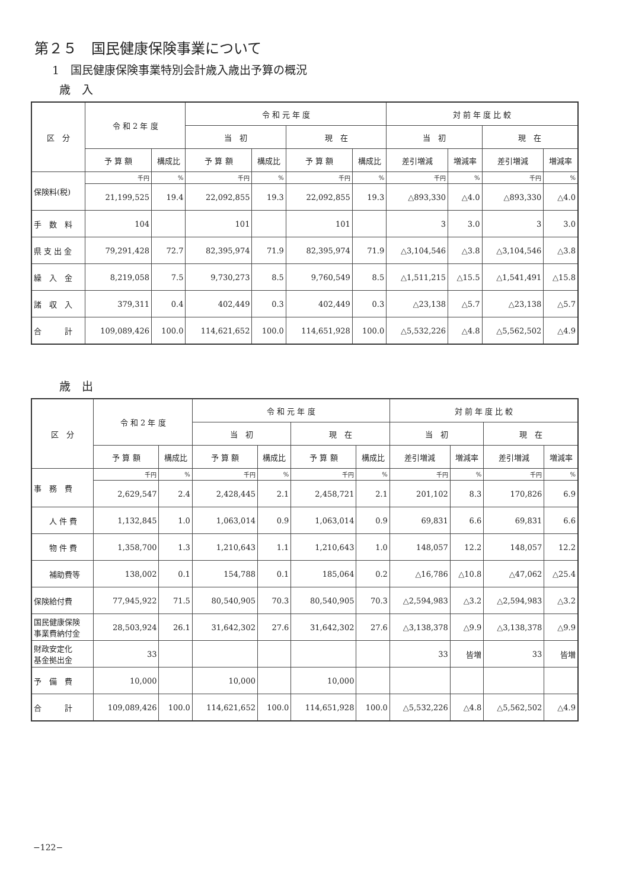第２５　国民健康保険事業について
1　国民健康保険事業特別会計歳入歳出予算の概況
歳　入
| 区 分 | 令 和 2 年 度 | | 令 和 元 年 度 | | | | 対 前 年 度 比 較 | | | |
| --- | --- | --- | --- | --- | --- | --- | --- | --- | --- | --- |
| | | | 当 初 | | 現 在 | | 当 初 | | 現 在 | |
| | 予 算 額 | 構成比 | 予 算 額 | 構成比 | 予 算 額 | 構成比 | 差引増減 | 増減率 | 差引増減 | 増減率 |
| 保険料(税) | 千円 | % | 千円 | % | 千円 | % | 千円 | % | 千円 | % |
| | 21,199,525 | 19.4 | 22,092,855 | 19.3 | 22,092,855 | 19.3 | △893,330 | △4.0 | △893,330 | △4.0 |
| 手 数 料 | 104 | | 101 | | 101 | | 3 | 3.0 | 3 | 3.0 |
| 県 支 出 金 | 79,291,428 | 72.7 | 82,395,974 | 71.9 | 82,395,974 | 71.9 | △3,104,546 | △3.8 | △3,104,546 | △3.8 |
| 繰 入 金 | 8,219,058 | 7.5 | 9,730,273 | 8.5 | 9,760,549 | 8.5 | △1,511,215 | △15.5 | △1,541,491 | △15.8 |
| 諸 収 入 | 379,311 | 0.4 | 402,449 | 0.3 | 402,449 | 0.3 | △23,138 | △5.7 | △23,138 | △5.7 |
| 合 計 | 109,089,426 | 100.0 | 114,621,652 | 100.0 | 114,651,928 | 100.0 | △5,532,226 | △4.8 | △5,562,502 | △4.9 |
歳　出
| 区 分 | 令 和 2 年 度 | | 令 和 元 年 度 | | | | 対 前 年 度 比 較 | | | |
| --- | --- | --- | --- | --- | --- | --- | --- | --- | --- | --- |
| | | | 当 初 | | 現 在 | | 当 初 | | 現 在 | |
| | 予 算 額 | 構成比 | 予 算 額 | 構成比 | 予 算 額 | 構成比 | 差引増減 | 増減率 | 差引増減 | 増減率 |
| 事 務 費 | 千円 | % | 千円 | % | 千円 | % | 千円 | % | 千円 | % |
| | 2,629,547 | 2.4 | 2,428,445 | 2.1 | 2,458,721 | 2.1 | 201,102 | 8.3 | 170,826 | 6.9 |
| 人 件 費 | 1,132,845 | 1.0 | 1,063,014 | 0.9 | 1,063,014 | 0.9 | 69,831 | 6.6 | 69,831 | 6.6 |
| 物 件 費 | 1,358,700 | 1.3 | 1,210,643 | 1.1 | 1,210,643 | 1.0 | 148,057 | 12.2 | 148,057 | 12.2 |
| 補助費等 | 138,002 | 0.1 | 154,788 | 0.1 | 185,064 | 0.2 | △16,786 | △10.8 | △47,062 | △25.4 |
| 保険給付費 | 77,945,922 | 71.5 | 80,540,905 | 70.3 | 80,540,905 | 70.3 | △2,594,983 | △3.2 | △2,594,983 | △3.2 |
| 国民健康保険 事業費納付金 | 28,503,924 | 26.1 | 31,642,302 | 27.6 | 31,642,302 | 27.6 | △3,138,378 | △9.9 | △3,138,378 | △9.9 |
| 財政安定化 基金拠出金 | 33 | | | | | | 33 | 皆増 | 33 | 皆増 |
| 予 備 費 | 10,000 | | 10,000 | | 10,000 | | | | | |
| 合 計 | 109,089,426 | 100.0 | 114,621,652 | 100.0 | 114,651,928 | 100.0 | △5,532,226 | △4.8 | △5,562,502 | △4.9 |
−122−